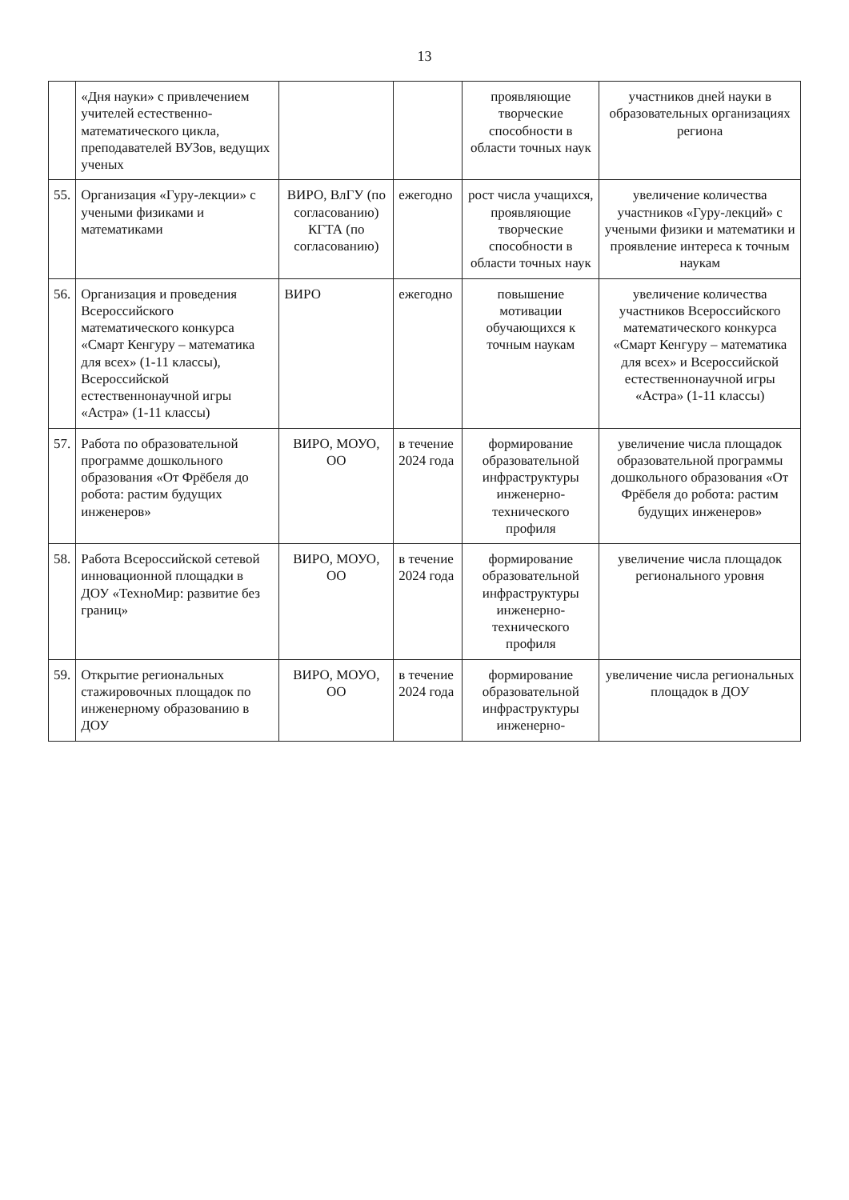13
| | «Дня науки» с привлечением учителей естественно-математического цикла, преподавателей ВУЗов, ведущих ученых | | | проявляющие творческие способности в области точных наук | участников дней науки в образовательных организациях региона |
| 55. | Организация «Гуру-лекции» с учеными физиками и математиками | ВИРО, ВлГУ (по согласованию) КГТА (по согласованию) | ежегодно | рост числа учащихся, проявляющие творческие способности в области точных наук | увеличение количества участников «Гуру-лекций» с учеными физики и математики и проявление интереса к точным наукам |
| 56. | Организация и проведения Всероссийского математического конкурса «Смарт Кенгуру – математика для всех» (1-11 классы), Всероссийской естественнонаучной игры «Астра» (1-11 классы) | ВИРО | ежегодно | повышение мотивации обучающихся к точным наукам | увеличение количества участников Всероссийского математического конкурса «Смарт Кенгуру – математика для всех» и Всероссийской естественнонаучной игры «Астра» (1-11 классы) |
| 57. | Работа по образовательной программе дошкольного образования «От Фрёбеля до робота: растим будущих инженеров» | ВИРО, МОУО, ОО | в течение 2024 года | формирование образовательной инфраструктуры инженерно-технического профиля | увеличение числа площадок образовательной программы дошкольного образования «От Фрёбеля до робота: растим будущих инженеров» |
| 58. | Работа Всероссийской сетевой инновационной площадки в ДОУ «ТехноМир: развитие без границ» | ВИРО, МОУО, ОО | в течение 2024 года | формирование образовательной инфраструктуры инженерно-технического профиля | увеличение числа площадок регионального уровня |
| 59. | Открытие региональных стажировочных площадок по инженерному образованию в ДОУ | ВИРО, МОУО, ОО | в течение 2024 года | формирование образовательной инфраструктуры инженерно- | увеличение числа региональных площадок в ДОУ |